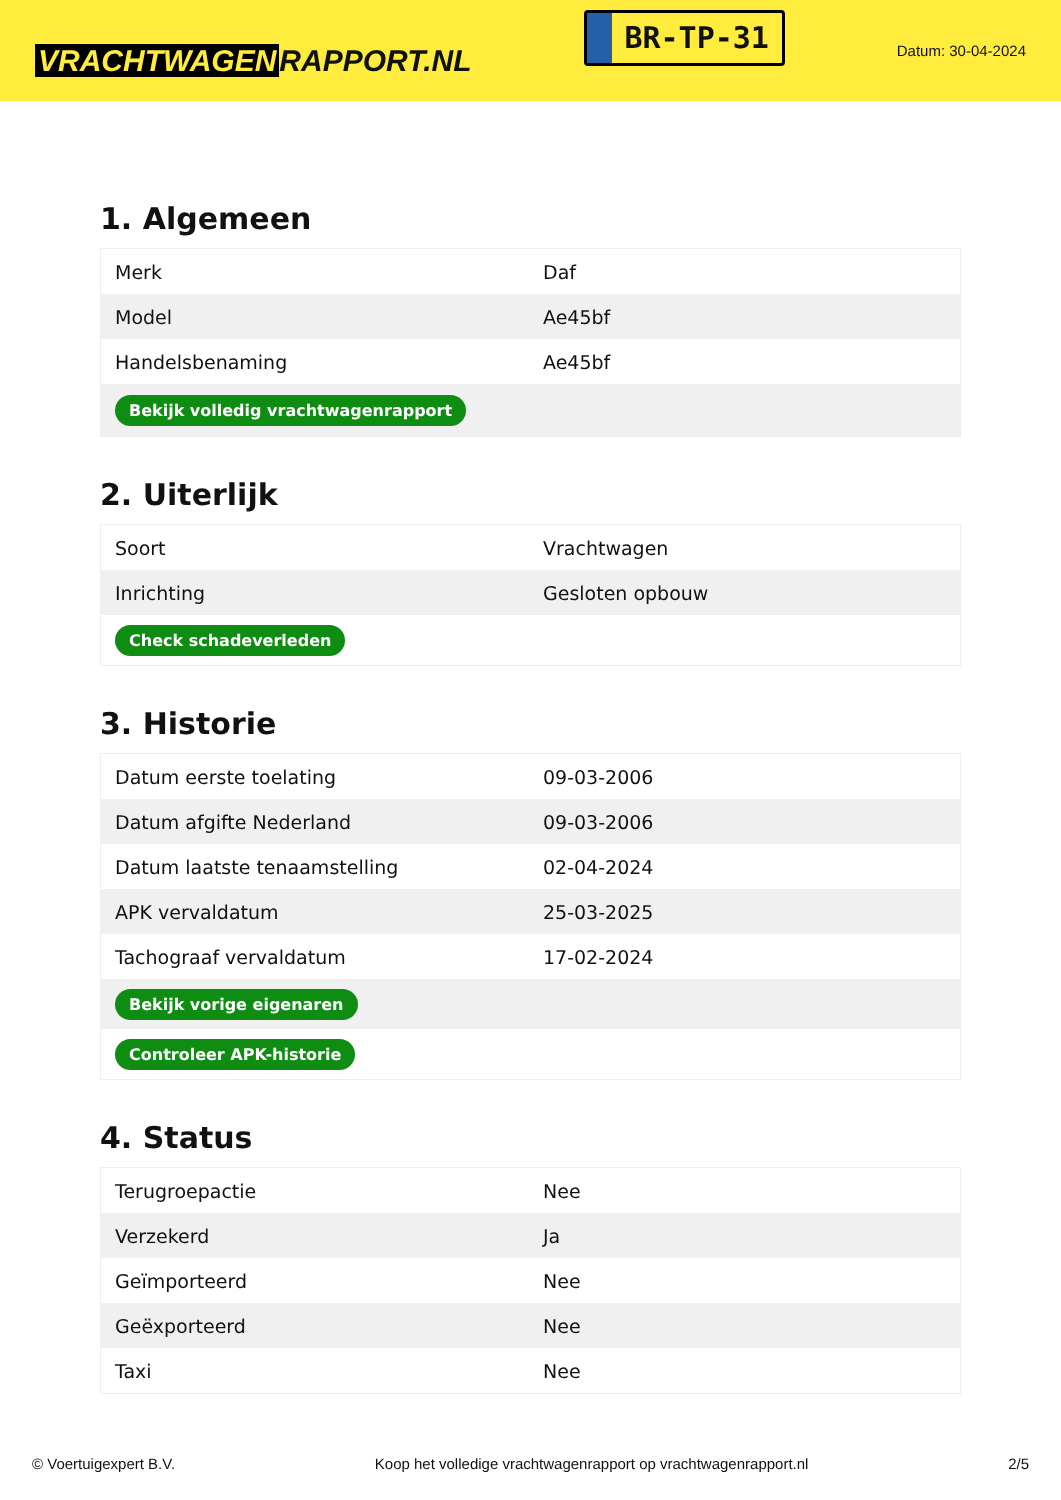VRACHTWAGEN RAPPORT.NL
BR-TP-31
Datum: 30-04-2024
1. Algemeen
| Merk | Daf |
| Model | Ae45bf |
| Handelsbenaming | Ae45bf |
| Bekijk volledig vrachtwagenrapport | |
2. Uiterlijk
| Soort | Vrachtwagen |
| Inrichting | Gesloten opbouw |
| Check schadeverleden | |
3. Historie
| Datum eerste toelating | 09-03-2006 |
| Datum afgifte Nederland | 09-03-2006 |
| Datum laatste tenaamstelling | 02-04-2024 |
| APK vervaldatum | 25-03-2025 |
| Tachograaf vervaldatum | 17-02-2024 |
| Bekijk vorige eigenaren | |
| Controleer APK-historie | |
4. Status
| Terugroepactie | Nee |
| Verzekerd | Ja |
| Geïmporteerd | Nee |
| Geëxporteerd | Nee |
| Taxi | Nee |
© Voertuigexpert B.V. Koop het volledige vrachtwagenrapport op vrachtwagenrapport.nl 2/5